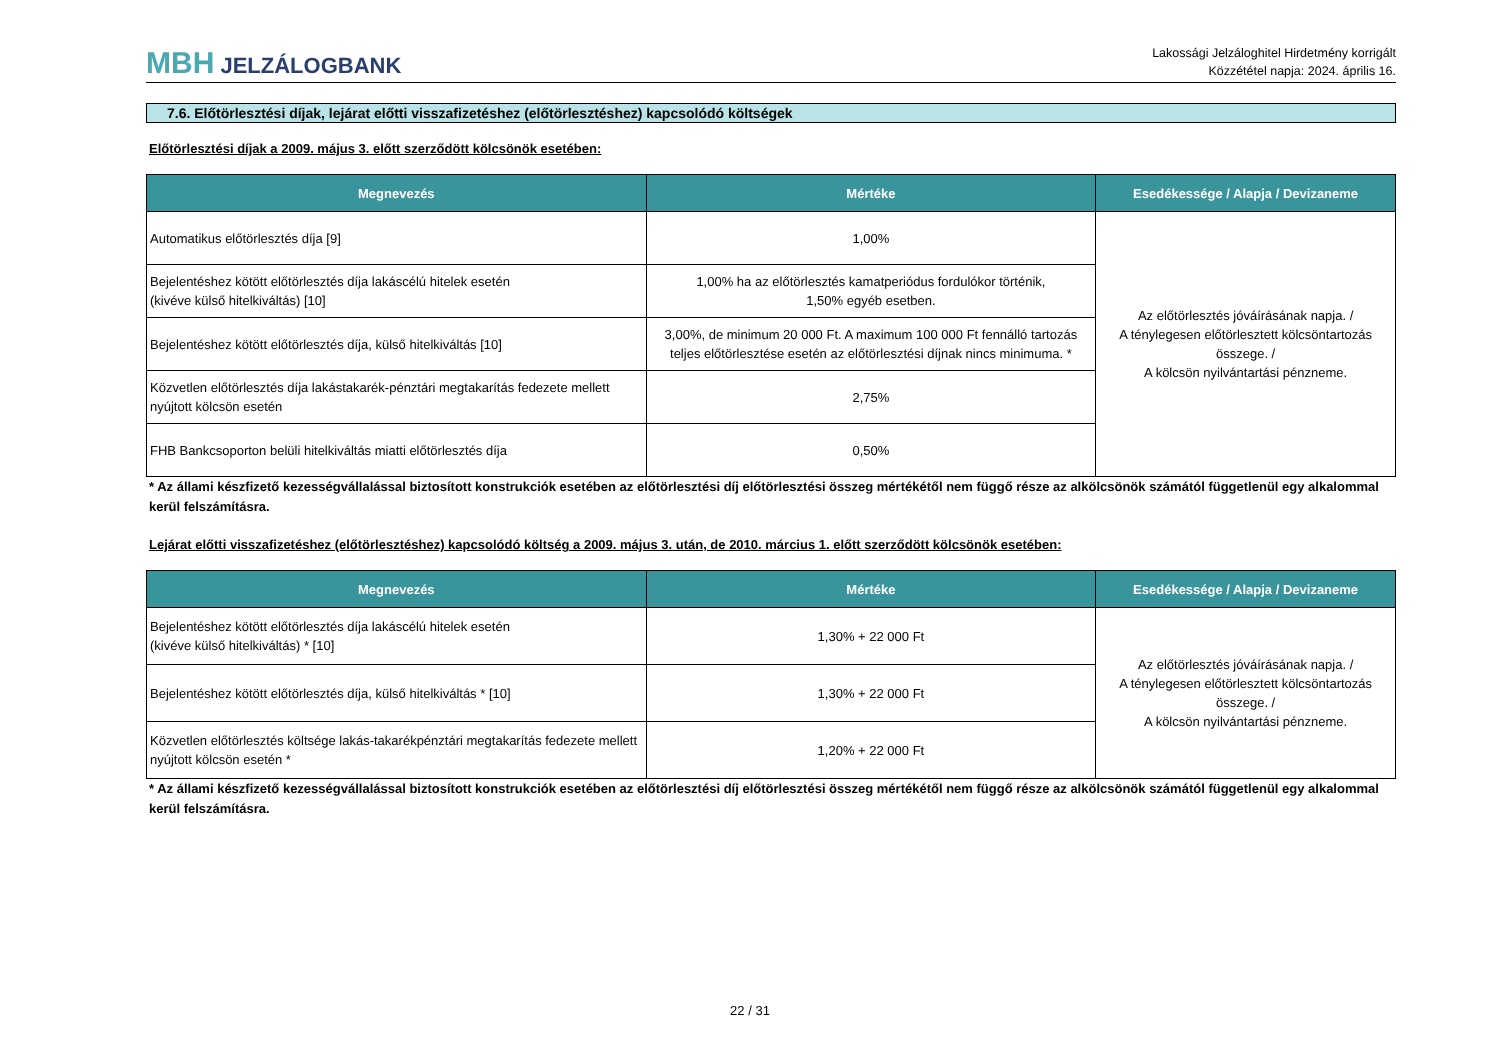MBH JELZÁLOGBANK
Lakossági Jelzáloghitel Hirdetmény korrigált
Közzététel napja: 2024. április 16.
7.6. Előtörlesztési díjak, lejárat előtti visszafizetéshez (előtörlesztéshez) kapcsolódó költségek
Előtörlesztési díjak a 2009. május 3. előtt szerződött kölcsönök esetében:
| Megnevezés | Mértéke | Esedékessége / Alapja / Devizaneme |
| --- | --- | --- |
| Automatikus előtörlesztés díja [9] | 1,00% | Az előtörlesztés jóváírásának napja. / A ténylegesen előtörlesztett kölcsöntartozás összege. / A kölcsön nyilvántartási pénzneme. |
| Bejelentéshez kötött előtörlesztés díja lakáscélú hitelek esetén (kivéve külső hitelkiváltás) [10] | 1,00% ha az előtörlesztés kamatperiódus fordulókor történik, 1,50% egyéb esetben. | |
| Bejelentéshez kötött előtörlesztés díja, külső hitelkiváltás [10] | 3,00%, de minimum 20 000 Ft. A maximum 100 000 Ft fennálló tartozás teljes előtörlesztése esetén az előtörlesztési díjnak nincs minimuma. * | |
| Közvetlen előtörlesztés díja lakástakarék-pénztári megtakarítás fedezete mellett nyújtott kölcsön esetén | 2,75% | |
| FHB Bankcsoporton belüli hitelkiváltás miatti előtörlesztés díja | 0,50% | |
* Az állami készfizető kezességvállalással biztosított konstrukciók esetében az előtörlesztési díj előtörlesztési összeg mértékétől nem függő része az alkölcsönök számától függetlenül egy alkalommal kerül felszámításra.
Lejárat előtti visszafizetéshez (előtörlesztéshez) kapcsolódó költség a 2009. május 3. után, de 2010. március 1. előtt szerződött kölcsönök esetében:
| Megnevezés | Mértéke | Esedékessége / Alapja / Devizaneme |
| --- | --- | --- |
| Bejelentéshez kötött előtörlesztés díja lakáscélú hitelek esetén (kivéve külső hitelkiváltás) * [10] | 1,30% + 22 000 Ft | Az előtörlesztés jóváírásának napja. / A ténylegesen előtörlesztett kölcsöntartozás összege. / A kölcsön nyilvántartási pénzneme. |
| Bejelentéshez kötött előtörlesztés díja, külső hitelkiváltás * [10] | 1,30% + 22 000 Ft | |
| Közvetlen előtörlesztés költsége lakás-takarékpénztári megtakarítás fedezete mellett nyújtott kölcsön esetén * | 1,20% + 22 000 Ft | |
* Az állami készfizető kezességvállalással biztosított konstrukciók esetében az előtörlesztési díj előtörlesztési összeg mértékétől nem függő része az alkölcsönök számától függetlenül egy alkalommal kerül felszámításra.
22 / 31